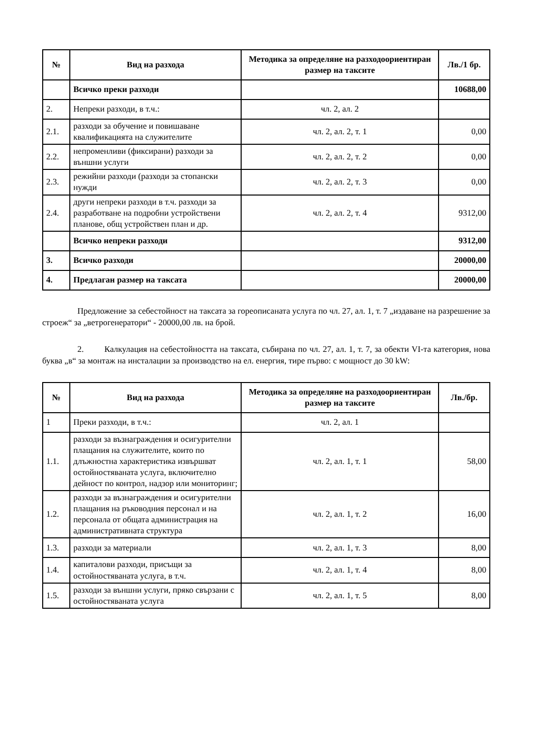| № | Вид на разхода | Методика за определяне на разходоориентиран размер на таксите | Лв./1 бр. |
| --- | --- | --- | --- |
| | Всичко преки разходи | | 10688,00 |
| 2. | Непреки разходи, в т.ч.: | чл. 2, ал. 2 | |
| 2.1. | разходи за обучение и повишаване квалификацията на служителите | чл. 2, ал. 2, т. 1 | 0,00 |
| 2.2. | непроменливи (фиксирани) разходи за външни услуги | чл. 2, ал. 2, т. 2 | 0,00 |
| 2.3. | режийни разходи (разходи за стопански нужди | чл. 2, ал. 2, т. 3 | 0,00 |
| 2.4. | други непреки разходи в т.ч. разходи за разработване на подробни устройствени планове, общ устройствен план и др. | чл. 2, ал. 2, т. 4 | 9312,00 |
| | Всичко непреки разходи | | 9312,00 |
| 3. | Всичко разходи | | 20000,00 |
| 4. | Предлаган размер на таксата | | 20000,00 |
Предложение за себестойност на таксата за гореописаната услуга по чл. 27, ал. 1, т. 7 „издаване на разрешение за строеж“ за „ветрогенератори“ - 20000,00 лв. на брой.
2. Калкулация на себестойността на таксата, събирана по чл. 27, ал. 1, т. 7, за обекти VI-та категория, нова буква „в“ за монтаж на инсталации за производство на ел. енергия, тире първо: с мощност до 30 kW:
| № | Вид на разхода | Методика за определяне на разходоориентиран размер на таксите | Лв./бр. |
| --- | --- | --- | --- |
| 1 | Преки разходи, в т.ч.: | чл. 2, ал. 1 | |
| 1.1. | разходи за възнаграждения и осигурителни плащания на служителите, които по длъжностна характеристика извършват остойностяваната услуга, включително дейност по контрол, надзор или мониторинг; | чл. 2, ал. 1, т. 1 | 58,00 |
| 1.2. | разходи за възнаграждения и осигурителни плащания на ръководния персонал и на персонала от общата администрация на административната структура | чл. 2, ал. 1, т. 2 | 16,00 |
| 1.3. | разходи за материали | чл. 2, ал. 1, т. 3 | 8,00 |
| 1.4. | капиталови разходи, присъщи за остойностяваната услуга, в т.ч. | чл. 2, ал. 1, т. 4 | 8,00 |
| 1.5. | разходи за външни услуги, пряко свързани с остойностяваната услуга | чл. 2, ал. 1, т. 5 | 8,00 |